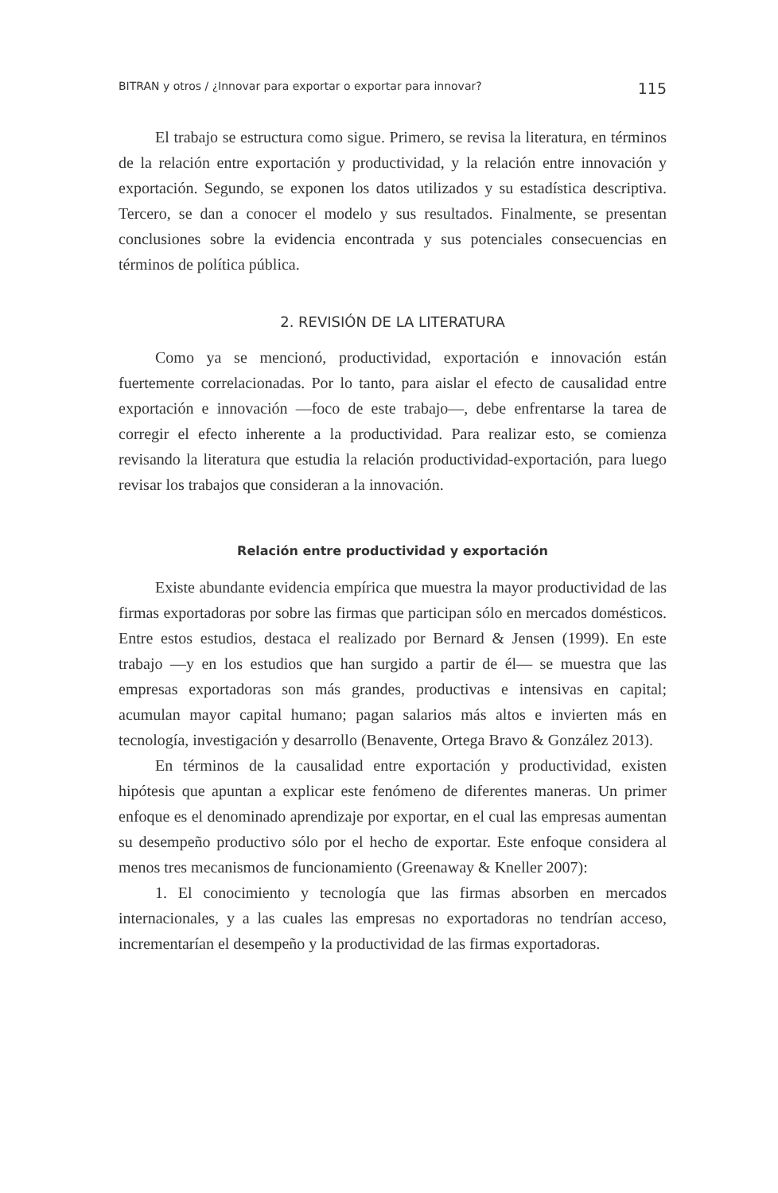BITRAN y otros / ¿Innovar para exportar o exportar para innovar? 115
El trabajo se estructura como sigue. Primero, se revisa la literatura, en términos de la relación entre exportación y productividad, y la relación entre innovación y exportación. Segundo, se exponen los datos utilizados y su estadística descriptiva. Tercero, se dan a conocer el modelo y sus resultados. Finalmente, se presentan conclusiones sobre la evidencia encontrada y sus potenciales consecuencias en términos de política pública.
2. REVISIÓN DE LA LITERATURA
Como ya se mencionó, productividad, exportación e innovación están fuertemente correlacionadas. Por lo tanto, para aislar el efecto de causalidad entre exportación e innovación —foco de este trabajo—, debe enfrentarse la tarea de corregir el efecto inherente a la productividad. Para realizar esto, se comienza revisando la literatura que estudia la relación productividad-exportación, para luego revisar los trabajos que consideran a la innovación.
Relación entre productividad y exportación
Existe abundante evidencia empírica que muestra la mayor productividad de las firmas exportadoras por sobre las firmas que participan sólo en mercados domésticos. Entre estos estudios, destaca el realizado por Bernard & Jensen (1999). En este trabajo —y en los estudios que han surgido a partir de él— se muestra que las empresas exportadoras son más grandes, productivas e intensivas en capital; acumulan mayor capital humano; pagan salarios más altos e invierten más en tecnología, investigación y desarrollo (Benavente, Ortega Bravo & González 2013).
En términos de la causalidad entre exportación y productividad, existen hipótesis que apuntan a explicar este fenómeno de diferentes maneras. Un primer enfoque es el denominado aprendizaje por exportar, en el cual las empresas aumentan su desempeño productivo sólo por el hecho de exportar. Este enfoque considera al menos tres mecanismos de funcionamiento (Greenaway & Kneller 2007):
1. El conocimiento y tecnología que las firmas absorben en mercados internacionales, y a las cuales las empresas no exportadoras no tendrían acceso, incrementarían el desempeño y la productividad de las firmas exportadoras.